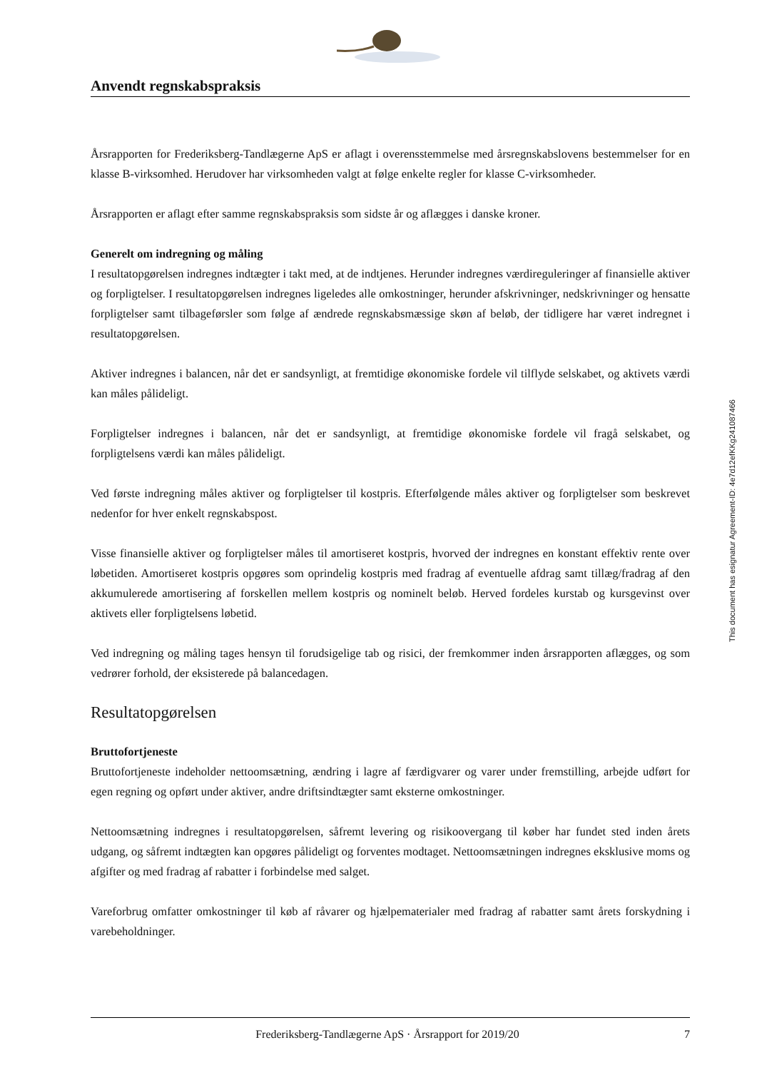Anvendt regnskabspraksis
Årsrapporten for Frederiksberg-Tandlægerne ApS er aflagt i overensstemmelse med årsregnskabslovens bestemmelser for en klasse B-virksomhed. Herudover har virksomheden valgt at følge enkelte regler for klasse C-virksomheder.
Årsrapporten er aflagt efter samme regnskabspraksis som sidste år og aflægges i danske kroner.
Generelt om indregning og måling
I resultatopgørelsen indregnes indtægter i takt med, at de indtjenes. Herunder indregnes værdireguleringer af finansielle aktiver og forpligtelser. I resultatopgørelsen indregnes ligeledes alle omkostninger, herunder afskrivninger, nedskrivninger og hensatte forpligtelser samt tilbageførsler som følge af ændrede regnskabsmæssige skøn af beløb, der tidligere har været indregnet i resultatopgørelsen.
Aktiver indregnes i balancen, når det er sandsynligt, at fremtidige økonomiske fordele vil tilflyde selskabet, og aktivets værdi kan måles pålideligt.
Forpligtelser indregnes i balancen, når det er sandsynligt, at fremtidige økonomiske fordele vil fragå selskabet, og forpligtelsens værdi kan måles pålideligt.
Ved første indregning måles aktiver og forpligtelser til kostpris. Efterfølgende måles aktiver og forpligtelser som beskrevet nedenfor for hver enkelt regnskabspost.
Visse finansielle aktiver og forpligtelser måles til amortiseret kostpris, hvorved der indregnes en konstant effektiv rente over løbetiden. Amortiseret kostpris opgøres som oprindelig kostpris med fradrag af eventuelle afdrag samt tillæg/fradrag af den akkumulerede amortisering af forskellen mellem kostpris og nominelt beløb. Herved fordeles kurstab og kursgevinst over aktivets eller forpligtelsens løbetid.
Ved indregning og måling tages hensyn til forudsigelige tab og risici, der fremkommer inden årsrapporten aflægges, og som vedrører forhold, der eksisterede på balancedagen.
Resultatopgørelsen
Bruttofortjeneste
Bruttofortjeneste indeholder nettoomsætning, ændring i lagre af færdigvarer og varer under fremstilling, arbejde udført for egen regning og opført under aktiver, andre driftsindtægter samt eksterne omkostninger.
Nettoomsætning indregnes i resultatopgørelsen, såfremt levering og risikoovergang til køber har fundet sted inden årets udgang, og såfremt indtægten kan opgøres pålideligt og forventes modtaget. Nettoomsætningen indregnes eksklusive moms og afgifter og med fradrag af rabatter i forbindelse med salget.
Vareforbrug omfatter omkostninger til køb af råvarer og hjælpematerialer med fradrag af rabatter samt årets forskydning i varebeholdninger.
This document has esignatur Agreement-ID: 4e7d12efKKg241087466
Frederiksberg-Tandlægerne ApS · Årsrapport for 2019/20 7